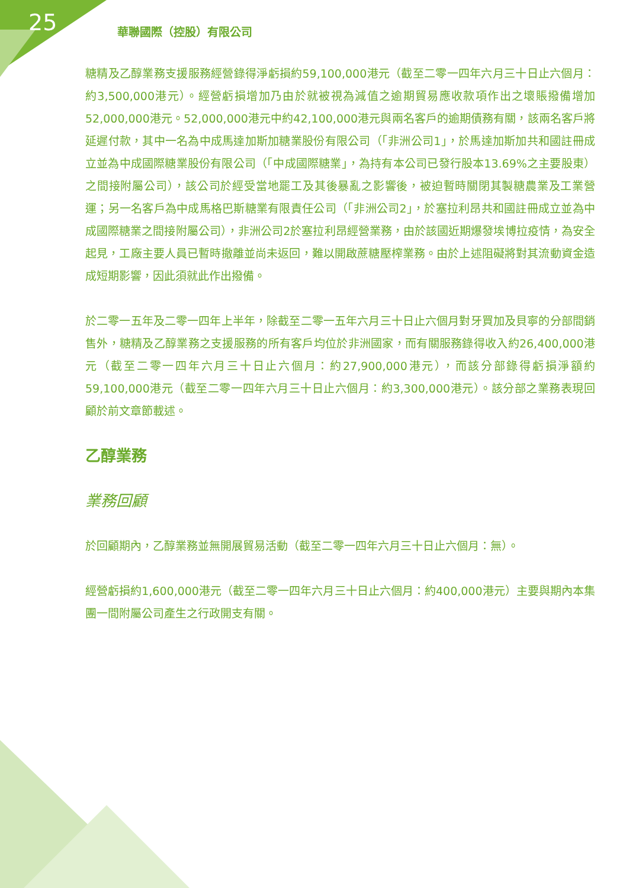25
華聯國際（控股）有限公司
糖精及乙醇業務支援服務經營錄得淨虧損約59,100,000港元（截至二零一四年六月三十日止六個月：約3,500,000港元）。經營虧損增加乃由於就被視為減值之逾期貿易應收款項作出之壞賬撥備增加52,000,000港元。52,000,000港元中約42,100,000港元與兩名客戶的逾期債務有關，該兩名客戶將延遲付款，其中一名為中成馬達加斯加糖業股份有限公司（「非洲公司1」，於馬達加斯加共和國註冊成立並為中成國際糖業股份有限公司（「中成國際糖業」，為持有本公司已發行股本13.69%之主要股東）之間接附屬公司），該公司於經受當地罷工及其後暴亂之影響後，被迫暫時關閉其製糖農業及工業營運；另一名客戶為中成馬格巴斯糖業有限責任公司（「非洲公司2」，於塞拉利昂共和國註冊成立並為中成國際糖業之間接附屬公司），非洲公司2於塞拉利昂經營業務，由於該國近期爆發埃博拉疫情，為安全起見，工廠主要人員已暫時撤離並尚未返回，難以開啟蔗糖壓榨業務。由於上述阻礙將對其流動資金造成短期影響，因此須就此作出撥備。
於二零一五年及二零一四年上半年，除截至二零一五年六月三十日止六個月對牙買加及貝寧的分部間銷售外，糖精及乙醇業務之支援服務的所有客戶均位於非洲國家，而有關服務錄得收入約26,400,000港元（截至二零一四年六月三十日止六個月：約27,900,000港元），而該分部錄得虧損淨額約59,100,000港元（截至二零一四年六月三十日止六個月：約3,300,000港元）。該分部之業務表現回顧於前文章節載述。
乙醇業務
業務回顧
於回顧期內，乙醇業務並無開展貿易活動（截至二零一四年六月三十日止六個月：無）。
經營虧損約1,600,000港元（截至二零一四年六月三十日止六個月：約400,000港元）主要與期內本集團一間附屬公司產生之行政開支有關。